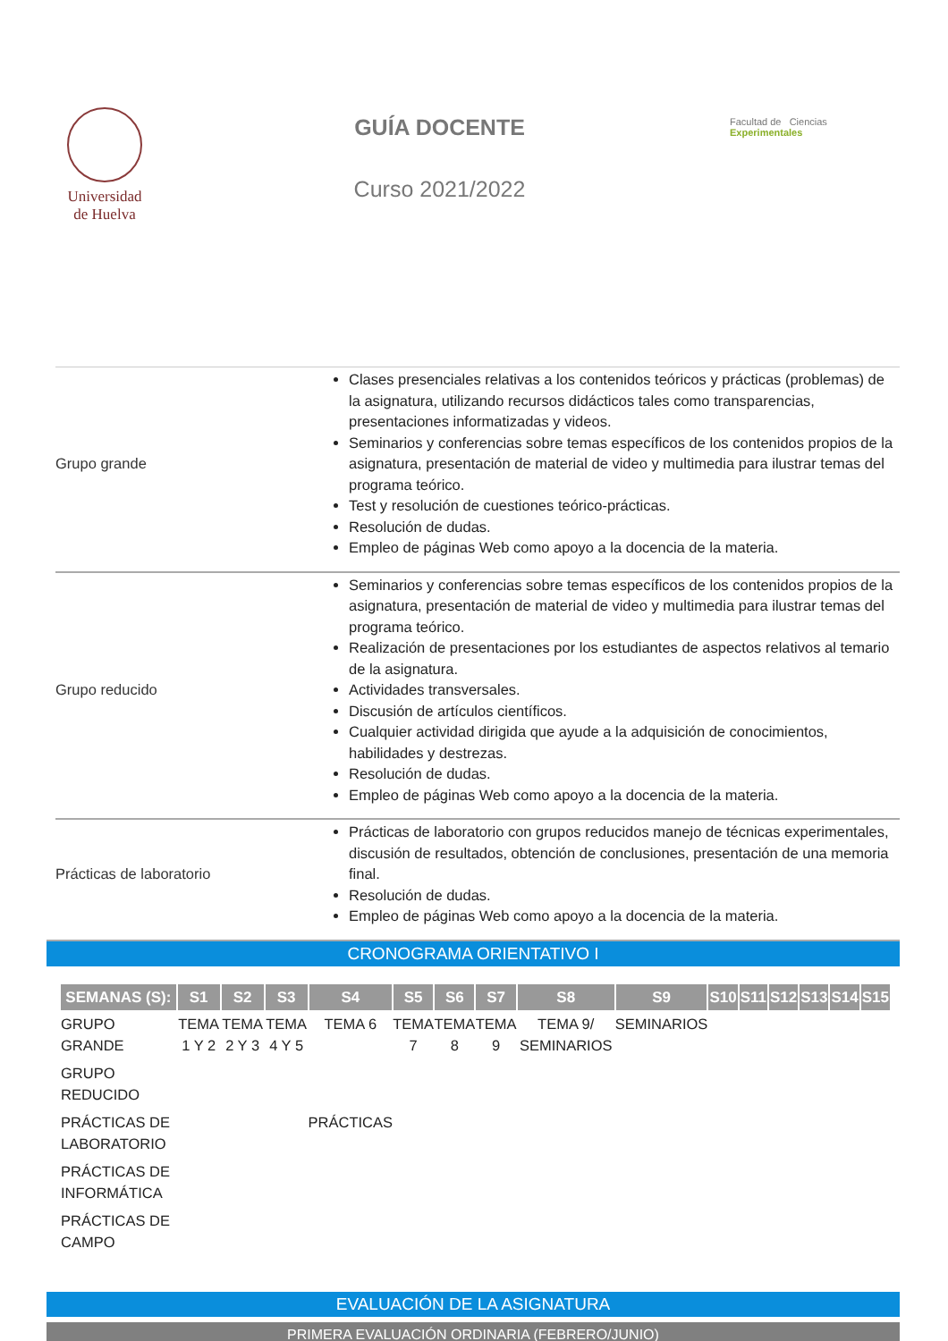Universidad
de Huelva
GUÍA DOCENTE
Curso 2021/2022
Facultad de Ciencias Experimentales
| Grupo grande | Clases presenciales relativas a los contenidos teóricos y prácticas (problemas) de la asignatura, utilizando recursos didácticos tales como transparencias, presentaciones informatizadas y videos. Seminarios y conferencias sobre temas específicos de los contenidos propios de la asignatura, presentación de material de video y multimedia para ilustrar temas del programa teórico. Test y resolución de cuestiones teórico-prácticas. Resolución de dudas. Empleo de páginas Web como apoyo a la docencia de la materia. |
| Grupo reducido | Seminarios y conferencias sobre temas específicos de los contenidos propios de la asignatura, presentación de material de video y multimedia para ilustrar temas del programa teórico. Realización de presentaciones por los estudiantes de aspectos relativos al temario de la asignatura. Actividades transversales. Discusión de artículos científicos. Cualquier actividad dirigida que ayude a la adquisición de conocimientos, habilidades y destrezas. Resolución de dudas. Empleo de páginas Web como apoyo a la docencia de la materia. |
| Prácticas de laboratorio | Prácticas de laboratorio con grupos reducidos manejo de técnicas experimentales, discusión de resultados, obtención de conclusiones, presentación de una memoria final. Resolución de dudas. Empleo de páginas Web como apoyo a la docencia de la materia. |
CRONOGRAMA ORIENTATIVO I
| SEMANAS (S): | S1 | S2 | S3 | S4 | S5 | S6 | S7 | S8 | S9 | S10 | S11 | S12 | S13 | S14 | S15 |
| --- | --- | --- | --- | --- | --- | --- | --- | --- | --- | --- | --- | --- | --- | --- | --- |
| GRUPO GRANDE | TEMA 1 Y 2 | TEMA 2 Y 3 | TEMA 4 Y 5 | TEMA 6 | TEMA 7 | TEMA 8 | TEMA 9 | TEMA 9/ SEMINARIOS | SEMINARIOS | | | | | | |
| GRUPO REDUCIDO | | | | | | | | | | | | | | | |
| PRÁCTICAS DE LABORATORIO | | | | PRÁCTICAS | | | | | | | | | | | |
| PRÁCTICAS DE INFORMÁTICA | | | | | | | | | | | | | | | |
| PRÁCTICAS DE CAMPO | | | | | | | | | | | | | | | |
EVALUACIÓN DE LA ASIGNATURA
PRIMERA EVALUACIÓN ORDINARIA (FEBRERO/JUNIO)